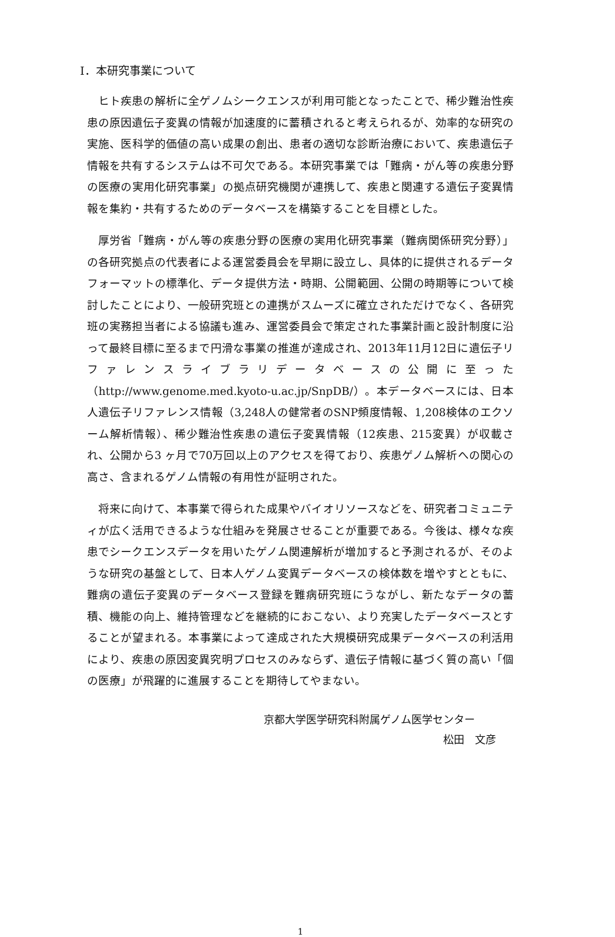Ⅰ．本研究事業について
ヒト疾患の解析に全ゲノムシークエンスが利用可能となったことで、稀少難治性疾患の原因遺伝子変異の情報が加速度的に蓄積されると考えられるが、効率的な研究の実施、医科学的価値の高い成果の創出、患者の適切な診断治療において、疾患遺伝子情報を共有するシステムは不可欠である。本研究事業では「難病・がん等の疾患分野の医療の実用化研究事業」の拠点研究機関が連携して、疾患と関連する遺伝子変異情報を集約・共有するためのデータベースを構築することを目標とした。
厚労省「難病・がん等の疾患分野の医療の実用化研究事業（難病関係研究分野）」の各研究拠点の代表者による運営委員会を早期に設立し、具体的に提供されるデータフォーマットの標準化、データ提供方法・時期、公開範囲、公開の時期等について検討したことにより、一般研究班との連携がスムーズに確立されただけでなく、各研究班の実務担当者による協議も進み、運営委員会で策定された事業計画と設計制度に沿って最終目標に至るまで円滑な事業の推進が達成され、2013年11月12日に遺伝子リファレンスライブラリデータベースの公開に至った（http://www.genome.med.kyoto-u.ac.jp/SnpDB/）。本データベースには、日本人遺伝子リファレンス情報（3,248人の健常者のSNP頻度情報、1,208検体のエクソーム解析情報）、稀少難治性疾患の遺伝子変異情報（12疾患、215変異）が収載され、公開から3 ヶ月で70万回以上のアクセスを得ており、疾患ゲノム解析への関心の高さ、含まれるゲノム情報の有用性が証明された。
将来に向けて、本事業で得られた成果やバイオリソースなどを、研究者コミュニティが広く活用できるような仕組みを発展させることが重要である。今後は、様々な疾患でシークエンスデータを用いたゲノム関連解析が増加すると予測されるが、そのような研究の基盤として、日本人ゲノム変異データベースの検体数を増やすとともに、難病の遺伝子変異のデータベース登録を難病研究班にうながし、新たなデータの蓄積、機能の向上、維持管理などを継続的におこない、より充実したデータベースとすることが望まれる。本事業によって達成された大規模研究成果データベースの利活用により、疾患の原因変異究明プロセスのみならず、遺伝子情報に基づく質の高い「個の医療」が飛躍的に進展することを期待してやまない。
京都大学医学研究科附属ゲノム医学センター
松田　文彦
1